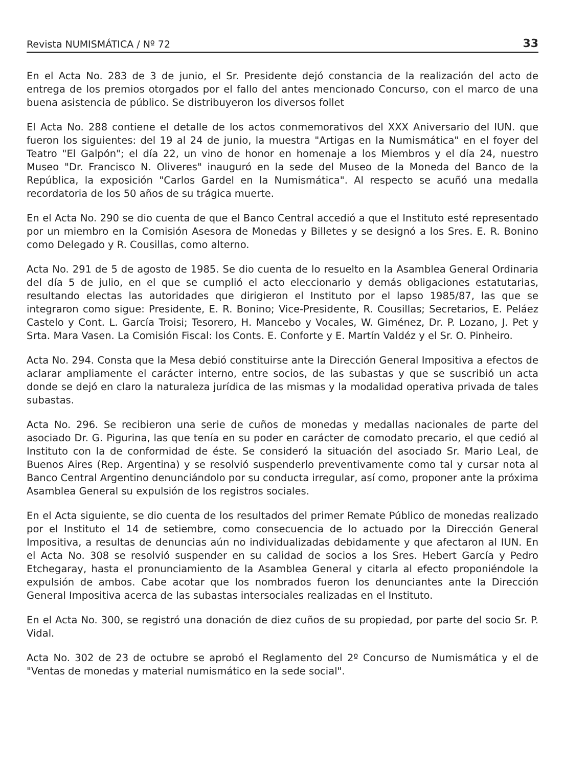Revista NUMISMÁTICA / Nº 72 33
En el Acta No. 283 de 3 de junio, el Sr. Presidente dejó constancia de la realización del acto de entrega de los premios otorgados por el fallo del antes mencionado Concurso, con el marco de una buena asistencia de público. Se distribuyeron los diversos follet
El Acta No. 288 contiene el detalle de los actos conmemorativos del XXX Aniversario del IUN. que fueron los siguientes: del 19 al 24 de junio, la muestra "Artigas en la Numismática" en el foyer del Teatro "El Galpón"; el día 22, un vino de honor en homenaje a los Miembros y el día 24, nuestro Museo "Dr. Francisco N. Oliveres" inauguró en la sede del Museo de la Moneda del Banco de la República, la exposición "Carlos Gardel en la Numismática". Al respecto se acuñó una medalla recordatoria de los 50 años de su trágica muerte.
En el Acta No. 290 se dio cuenta de que el Banco Central accedió a que el Instituto esté representado por un miembro en la Comisión Asesora de Monedas y Billetes y se designó a los Sres. E. R. Bonino como Delegado y R. Cousillas, como alterno.
Acta No. 291 de 5 de agosto de 1985. Se dio cuenta de lo resuelto en la Asamblea General Ordinaria del día 5 de julio, en el que se cumplió el acto eleccionario y demás obligaciones estatutarias, resultando electas las autoridades que dirigieron el Instituto por el lapso 1985/87, las que se integraron como sigue: Presidente, E. R. Bonino; Vice-Presidente, R. Cousillas; Secretarios, E. Peláez Castelo y Cont. L. García Troisi; Tesorero, H. Mancebo y Vocales, W. Giménez, Dr. P. Lozano, J. Pet y Srta. Mara Vasen. La Comisión Fiscal: los Conts. E. Conforte y E. Martín Valdéz y el Sr. O. Pinheiro.
Acta No. 294. Consta que la Mesa debió constituirse ante la Dirección General Impositiva a efectos de aclarar ampliamente el carácter interno, entre socios, de las subastas y que se suscribió un acta donde se dejó en claro la naturaleza jurídica de las mismas y la modalidad operativa privada de tales subastas.
Acta No. 296. Se recibieron una serie de cuños de monedas y medallas nacionales de parte del asociado Dr. G. Pigurina, las que tenía en su poder en carácter de comodato precario, el que cedió al Instituto con la de conformidad de éste. Se consideró la situación del asociado Sr. Mario Leal, de Buenos Aires (Rep. Argentina) y se resolvió suspenderlo preventivamente como tal y cursar nota al Banco Central Argentino denunciándolo por su conducta irregular, así como, proponer ante la próxima Asamblea General su expulsión de los registros sociales.
En el Acta siguiente, se dio cuenta de los resultados del primer Remate Público de monedas realizado por el Instituto el 14 de setiembre, como consecuencia de lo actuado por la Dirección General Impositiva, a resultas de denuncias aún no individualizadas debidamente y que afectaron al IUN. En el Acta No. 308 se resolvió suspender en su calidad de socios a los Sres. Hebert García y Pedro Etchegaray, hasta el pronunciamiento de la Asamblea General y citarla al efecto proponiéndole la expulsión de ambos. Cabe acotar que los nombrados fueron los denunciantes ante la Dirección General Impositiva acerca de las subastas intersociales realizadas en el Instituto.
En el Acta No. 300, se registró una donación de diez cuños de su propiedad, por parte del socio Sr. P. Vidal.
Acta No. 302 de 23 de octubre se aprobó el Reglamento del 2º Concurso de Numismática y el de "Ventas de monedas y material numismático en la sede social".